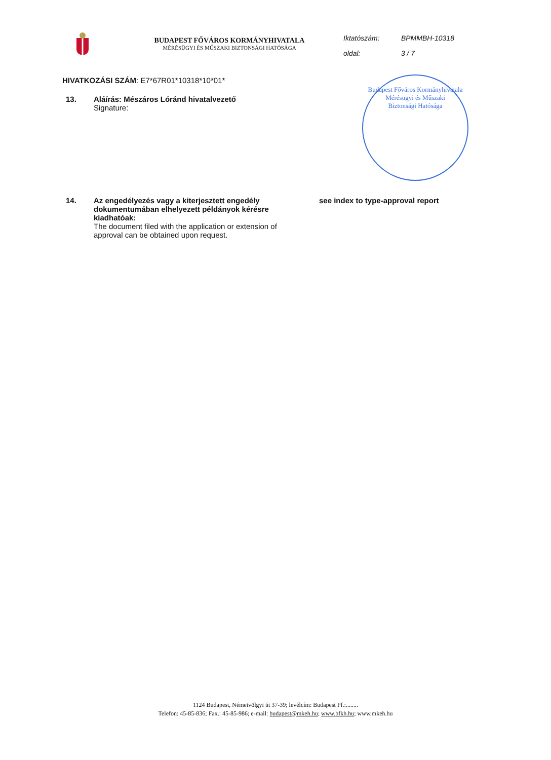BUDAPEST FŐVÁROS KORMÁNYHIVATALA
MÉRÉSÜGYI ÉS MŰSZAKI BIZTONSÁGI HATÓSÁGA
Iktatószám: BPMMBH-10318
oldal: 3 / 7
HIVATKOZÁSI SZÁM: E7*67R01*10318*10*01*
13. Aláírás: Mészáros Lóránd hivatalvezető
Signature:
Budapest Főváros Kormányhivatala
Mérésügyi és Műszaki
Biztonsági Hatósága
14. Az engedélyezés vagy a kiterjesztett engedély dokumentumában elhelyezett példányok kérésre kiadhatóak:
The document filed with the application or extension of approval can be obtained upon request.
see index to type-approval report
1124 Budapest, Németvölgyi út 37-39; levélcím: Budapest Pf.:........
Telefon: 45-85-836; Fax.: 45-85-986; e-mail: budapest@mkeh.hu; www.bfkh.hu; www.mkeh.hu